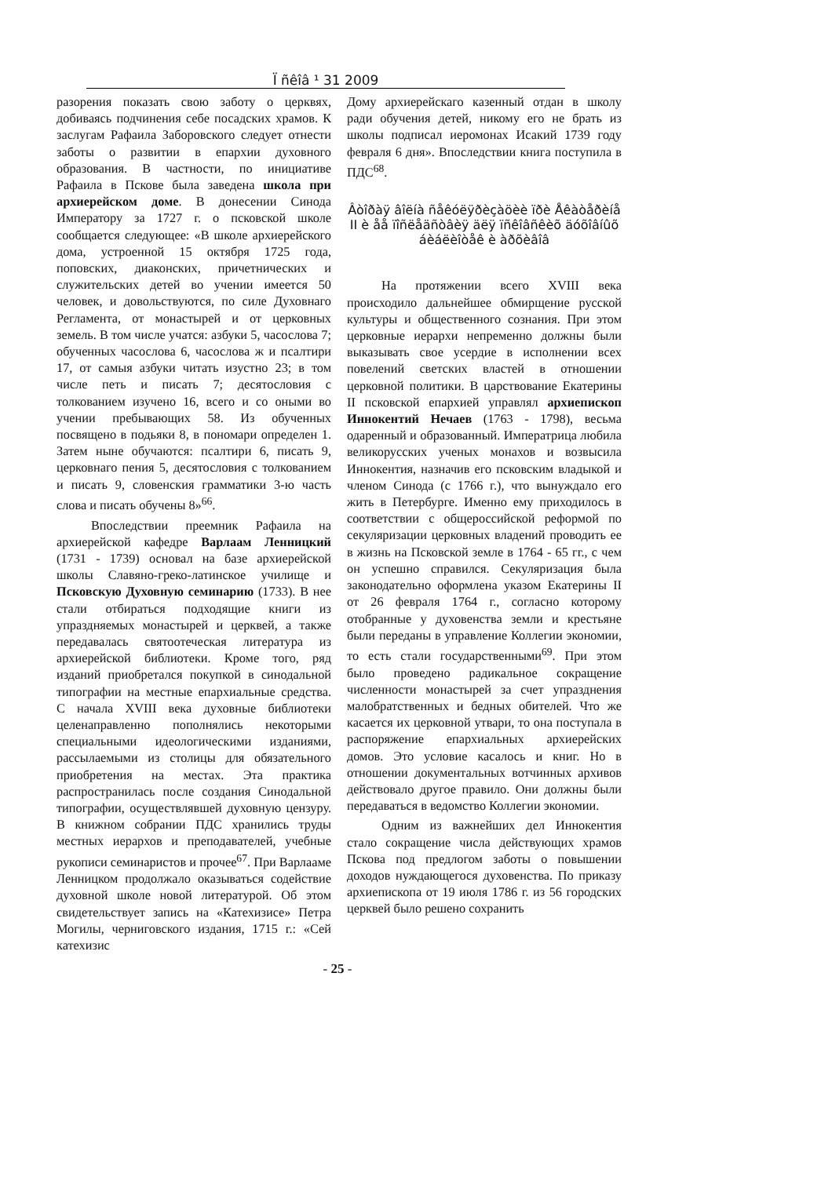Ï ñêîâ ¹ 31 2009
разорения показать свою заботу о церквях, добиваясь подчинения себе посадских храмов. К заслугам Рафаила Заборовского следует отнести заботы о развитии в епархии духовного образования. В частности, по инициативе Рафаила в Пскове была заведена школа при архиерейском доме. В донесении Синода Императору за 1727 г. о псковской школе сообщается следующее: «В школе архиерейского дома, устроенной 15 октября 1725 года, поповских, диаконских, причетнических и служительских детей во учении имеется 50 человек, и довольствуются, по силе Духовнаго Регламента, от монастырей и от церковных земель. В том числе учатся: азбуки 5, часослова 7; обученных часослова 6, часослова ж и псалтири 17, от самыя азбуки читать изустно 23; в том числе петь и писать 7; десятословия с толкованием изучено 16, всего и со оными во учении пребывающих 58. Из обученных посвящено в подьяки 8, в пономари определен 1. Затем ныне обучаются: псалтири 6, писать 9, церковнаго пения 5, десятословия с толкованием и писать 9, словенския грамматики 3-ю часть слова и писать обучены 8»<sup>66</sup>.
Впоследствии преемник Рафаила на архиерейской кафедре Варлаам Ленницкий (1731 - 1739) основал на базе архиерейской школы Славяно-греко-латинское училище и Псковскую Духовную семинарию (1733). В нее стали отбираться подходящие книги из упраздняемых монастырей и церквей, а также передавалась святоотеческая литература из архиерейской библиотеки. Кроме того, ряд изданий приобретался покупкой в синодальной типографии на местные епархиальные средства. С начала XVIII века духовные библиотеки целенаправленно пополнялись некоторыми специальными идеологическими изданиями, рассылаемыми из столицы для обязательного приобретения на местах. Эта практика распространилась после создания Синодальной типографии, осуществлявшей духовную цензуру. В книжном собрании ПДС хранились труды местных иерархов и преподавателей, учебные рукописи семинаристов и прочее<sup>67</sup>. При Варлааме Ленницком продолжало оказываться содействие духовной школе новой литературой. Об этом свидетельствует запись на «Катехизисе» Петра Могилы, черниговского издания, 1715 г.: «Сей катехизис
Дому архиерейскаго казенный отдан в школу ради обучения детей, никому его не брать из школы подписал иеромонах Исакий 1739 году февраля 6 дня». Впоследствии книга поступила в ПДС<sup>68</sup>.
Âòîðàÿ âîëíà ñåêóëÿðèçàöèè ïðè Åêàòåðèíå II è åå ïîñëåäñòâèÿ äëÿ ïñêîâñêèõ äóõîâíûõ áèáëèîòåê è àðõèâîâ
На протяжении всего XVIII века происходило дальнейшее обмирщение русской культуры и общественного сознания. При этом церковные иерархи непременно должны были выказывать свое усердие в исполнении всех повелений светских властей в отношении церковной политики. В царствование Екатерины II псковской епархией управлял архиепископ Иннокентий Нечаев (1763 - 1798), весьма одаренный и образованный. Императрица любила великорусских ученых монахов и возвысила Иннокентия, назначив его псковским владыкой и членом Синода (с 1766 г.), что вынуждало его жить в Петербурге. Именно ему приходилось в соответствии с общероссийской реформой по секуляризации церковных владений проводить ее в жизнь на Псковской земле в 1764 - 65 гг., с чем он успешно справился. Секуляризация была законодательно оформлена указом Екатерины II от 26 февраля 1764 г., согласно которому отобранные у духовенства земли и крестьяне были переданы в управление Коллегии экономии, то есть стали государственными<sup>69</sup>. При этом было проведено радикальное сокращение численности монастырей за счет упразднения малобратственных и бедных обителей. Что же касается их церковной утвари, то она поступала в распоряжение епархиальных архиерейских домов. Это условие касалось и книг. Но в отношении документальных вотчинных архивов действовало другое правило. Они должны были передаваться в ведомство Коллегии экономии.
Одним из важнейших дел Иннокентия стало сокращение числа действующих храмов Пскова под предлогом заботы о повышении доходов нуждающегося духовенства. По приказу архиепископа от 19 июля 1786 г. из 56 городских церквей было решено сохранить
- 25 -